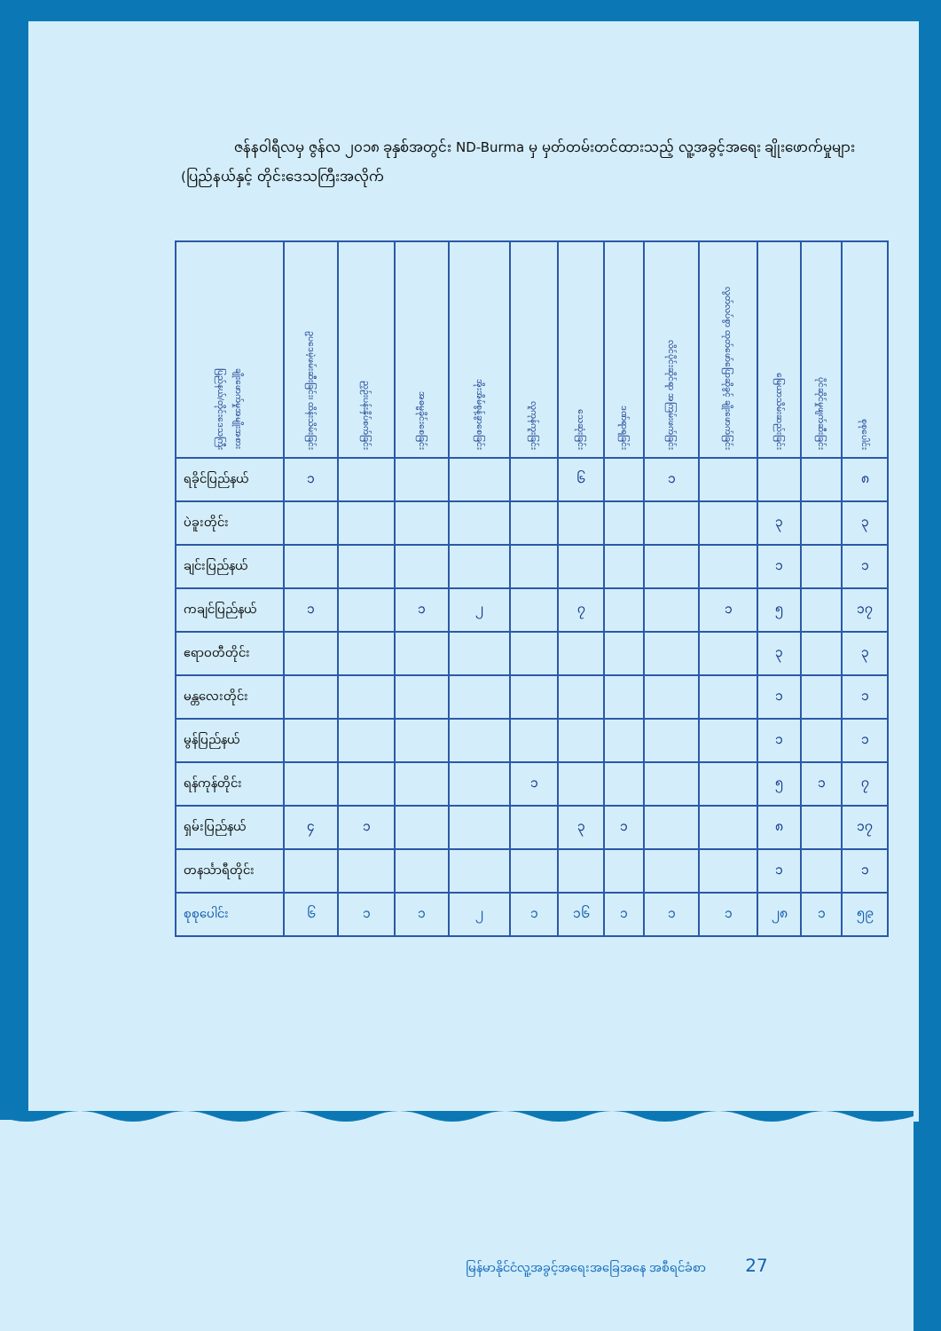ဇန်နဝါရီလမှ ဇွန်လ ၂၀၁၈ ခုနှစ်အတွင်း ND-Burma မှ မှတ်တမ်းတင်ထားသည့် လူ့အခွင့်အရေး ချိုးဖောက်မှုများ (ပြည်နယ်နှင့် တိုင်းဒေသကြီးအလိုက်
| ချိုးဖောက်မှုအမျိုးအစား ပြည်နယ်/တိုင်းဒေသကြီး | ဥပဒေမဲ့ဖမ်းဆီးခြင်း၊ ထိန်းသိမ်းခြင်း | ညှဉ်းပန်းနှိပ်စက်ခြင်း | အဓမ္မခိုင်းစေခြင်း | အိုးအိမ်စွန့်ခွာစေခြင်း | လူကုန်ကူးခြင်း | သေဆုံးခြင်း | ဒဏ်ရာရခြင်း | လိင်ပိုင်းဆိုင်ရာ အကြမ်းဖက်ခြင်း | လွတ်လပ်စွာ ထုတ်ဖော်ပြောဆိုခွင့် ချိုးဖောက်ခြင်း | မြေယာသိမ်းဆည်းခြင်း | ပိုင်ဆိုင်မှုဖျက်ဆီးခြင်း | စုစုပေါင်း |
| --- | --- | --- | --- | --- | --- | --- | --- | --- | --- | --- | --- | --- |
| ရခိုင်ပြည်နယ် | ၁ | | | | | ၆ | | ၁ | | | | ၈ |
| ပဲခူးတိုင်း | | | | | | | | | | ၃ | | ၃ |
| ချင်းပြည်နယ် | | | | | | | | | | ၁ | | ၁ |
| ကချင်ပြည်နယ် | ၁ | | ၁ | ၂ | | ၇ | | | ၁ | ၅ | | ၁၇ |
| ဧရာဝတီတိုင်း | | | | | | | | | | ၃ | | ၃ |
| မန္တလေးတိုင်း | | | | | | | | | | ၁ | | ၁ |
| မွန်ပြည်နယ် | | | | | | | | | | ၁ | | ၁ |
| ရန်ကုန်တိုင်း | | | | | ၁ | | | | | ၅ | ၁ | ၇ |
| ရှမ်းပြည်နယ် | ၄ | ၁ | | | | ၃ | ၁ | | | ၈ | | ၁၇ |
| တနင်္သာရီတိုင်း | | | | | | | | | | ၁ | | ၁ |
| စုစုပေါင်း | ၆ | ၁ | ၁ | ၂ | ၁ | ၁၆ | ၁ | ၁ | ၁ | ၂၈ | ၁ | ၅၉ |
မြန်မာနိုင်ငံလူ့အခွင့်အရေးအခြေအနေ အစီရင်ခံစာ 27